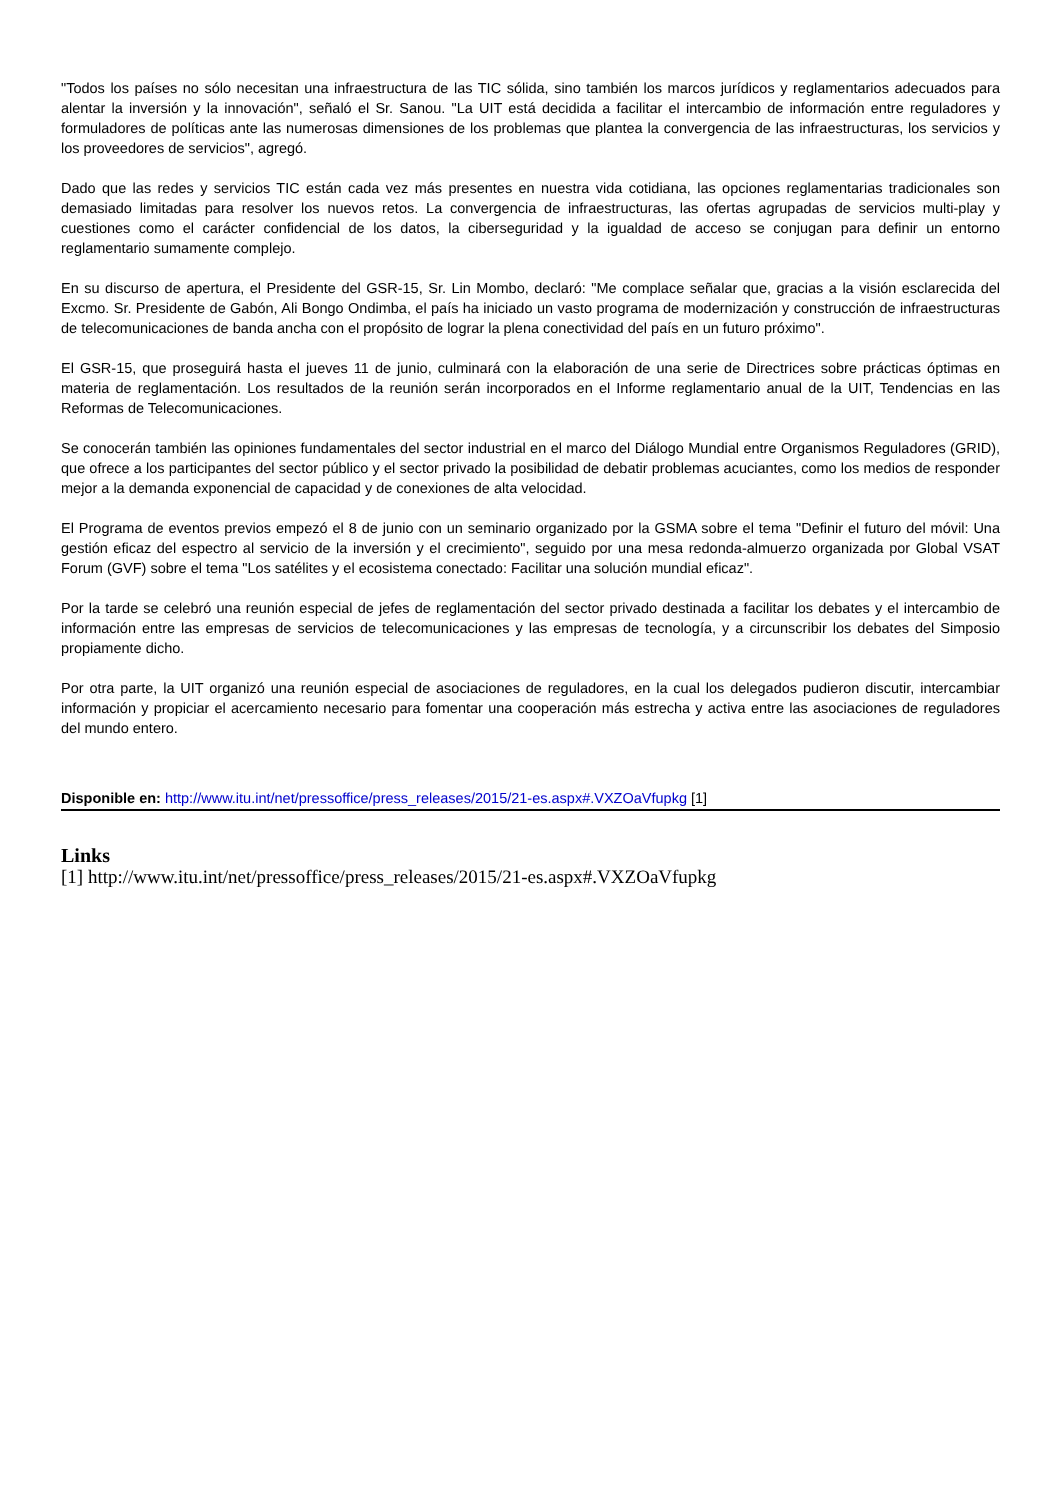"Todos los países no sólo necesitan una infraestructura de las TIC sólida, sino también los marcos jurídicos y reglamentarios adecuados para alentar la inversión y la innovación", señaló el Sr. Sanou. "La UIT está decidida a facilitar el intercambio de información entre reguladores y formuladores de políticas ante las numerosas dimensiones de los problemas que plantea la convergencia de las infraestructuras, los servicios y los proveedores de servicios", agregó.
Dado que las redes y servicios TIC están cada vez más presentes en nuestra vida cotidiana, las opciones reglamentarias tradicionales son demasiado limitadas para resolver los nuevos retos. La convergencia de infraestructuras, las ofertas agrupadas de servicios multi-play y cuestiones como el carácter confidencial de los datos, la ciberseguridad y la igualdad de acceso se conjugan para definir un entorno reglamentario sumamente complejo.
En su discurso de apertura, el Presidente del GSR-15, Sr. Lin Mombo, declaró: "Me complace señalar que, gracias a la visión esclarecida del Excmo. Sr. Presidente de Gabón, Ali Bongo Ondimba, el país ha iniciado un vasto programa de modernización y construcción de infraestructuras de telecomunicaciones de banda ancha con el propósito de lograr la plena conectividad del país en un futuro próximo".
El GSR-15, que proseguirá hasta el jueves 11 de junio, culminará con la elaboración de una serie de Directrices sobre prácticas óptimas en materia de reglamentación. Los resultados de la reunión serán incorporados en el Informe reglamentario anual de la UIT, Tendencias en las Reformas de Telecomunicaciones.
Se conocerán también las opiniones fundamentales del sector industrial en el marco del Diálogo Mundial entre Organismos Reguladores (GRID), que ofrece a los participantes del sector público y el sector privado la posibilidad de debatir problemas acuciantes, como los medios de responder mejor a la demanda exponencial de capacidad y de conexiones de alta velocidad.
El Programa de eventos previos empezó el 8 de junio con un seminario organizado por la GSMA sobre el tema "Definir el futuro del móvil: Una gestión eficaz del espectro al servicio de la inversión y el crecimiento", seguido por una mesa redonda-almuerzo organizada por Global VSAT Forum (GVF) sobre el tema "Los satélites y el ecosistema conectado: Facilitar una solución mundial eficaz".
Por la tarde se celebró una reunión especial de jefes de reglamentación del sector privado destinada a facilitar los debates y el intercambio de información entre las empresas de servicios de telecomunicaciones y las empresas de tecnología, y a circunscribir los debates del Simposio propiamente dicho.
Por otra parte, la UIT organizó una reunión especial de asociaciones de reguladores, en la cual los delegados pudieron discutir, intercambiar información y propiciar el acercamiento necesario para fomentar una cooperación más estrecha y activa entre las asociaciones de reguladores del mundo entero.
Disponible en: http://www.itu.int/net/pressoffice/press_releases/2015/21-es.aspx#.VXZOaVfupkg [1]
Links
[1] http://www.itu.int/net/pressoffice/press_releases/2015/21-es.aspx#.VXZOaVfupkg